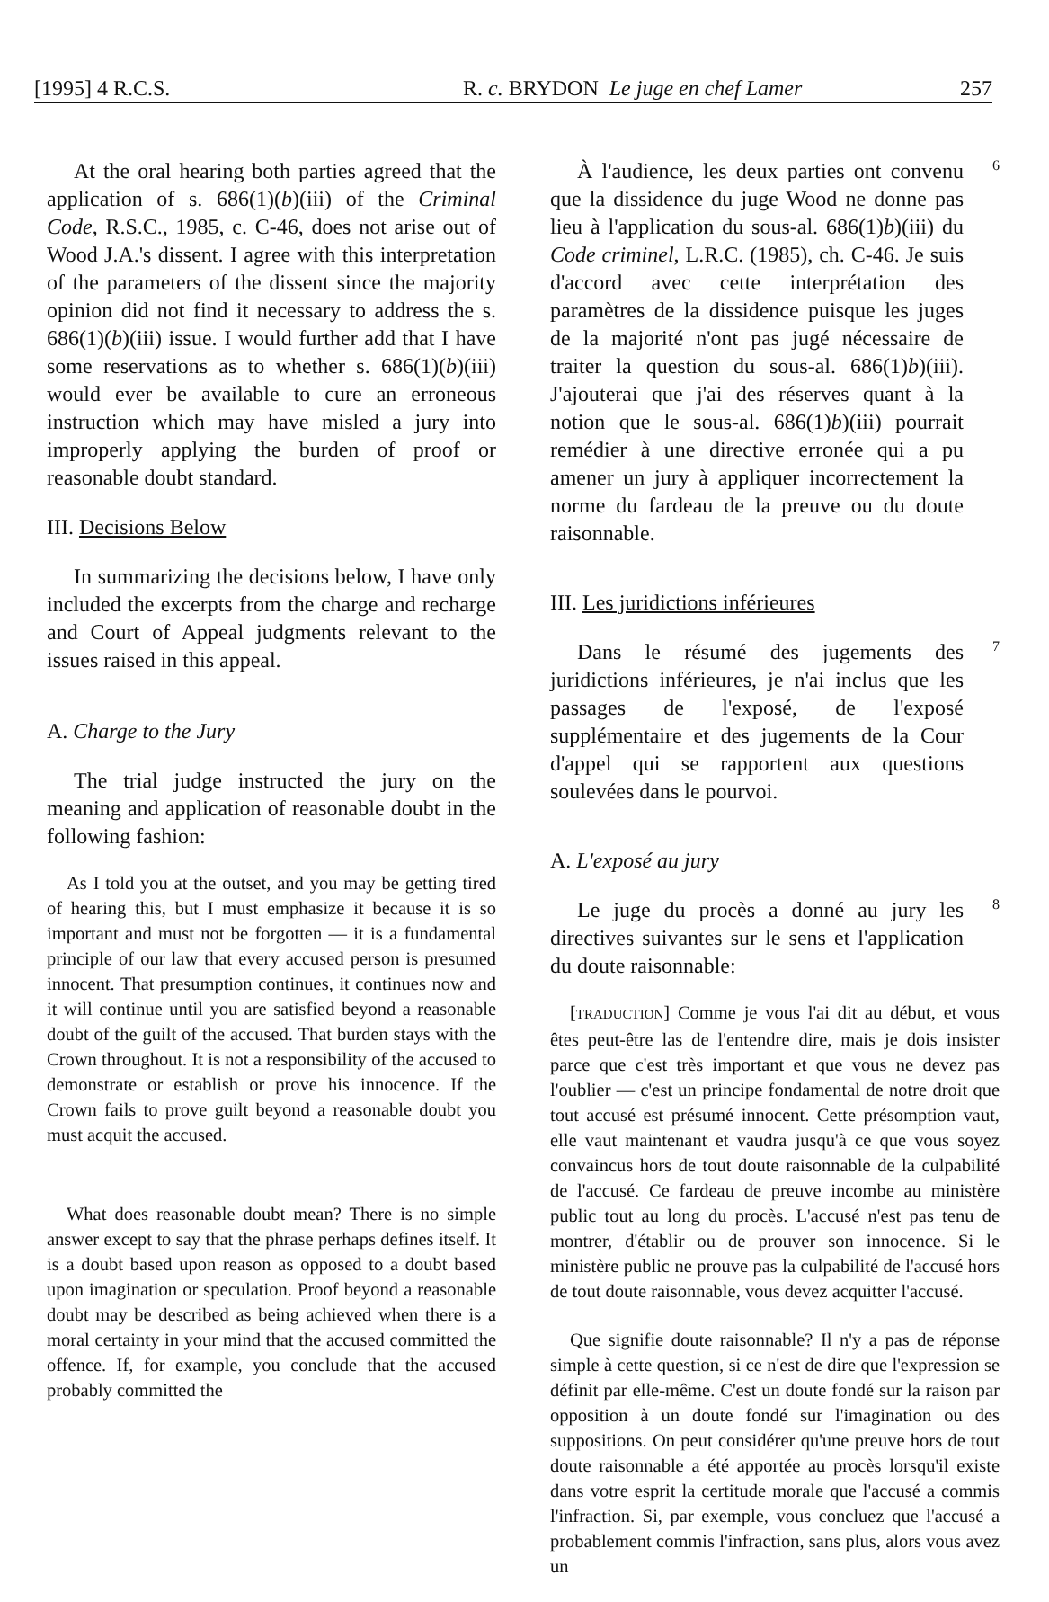[1995] 4 R.C.S. R. c. BRYDON Le juge en chef Lamer 257
At the oral hearing both parties agreed that the application of s. 686(1)(b)(iii) of the Criminal Code, R.S.C., 1985, c. C-46, does not arise out of Wood J.A.'s dissent. I agree with this interpretation of the parameters of the dissent since the majority opinion did not find it necessary to address the s. 686(1)(b)(iii) issue. I would further add that I have some reservations as to whether s. 686(1)(b)(iii) would ever be available to cure an erroneous instruction which may have misled a jury into improperly applying the burden of proof or reasonable doubt standard.
III. Decisions Below
In summarizing the decisions below, I have only included the excerpts from the charge and recharge and Court of Appeal judgments relevant to the issues raised in this appeal.
A. Charge to the Jury
The trial judge instructed the jury on the meaning and application of reasonable doubt in the following fashion:
As I told you at the outset, and you may be getting tired of hearing this, but I must emphasize it because it is so important and must not be forgotten — it is a fundamental principle of our law that every accused person is presumed innocent. That presumption continues, it continues now and it will continue until you are satisfied beyond a reasonable doubt of the guilt of the accused. That burden stays with the Crown throughout. It is not a responsibility of the accused to demonstrate or establish or prove his innocence. If the Crown fails to prove guilt beyond a reasonable doubt you must acquit the accused.
What does reasonable doubt mean? There is no simple answer except to say that the phrase perhaps defines itself. It is a doubt based upon reason as opposed to a doubt based upon imagination or speculation. Proof beyond a reasonable doubt may be described as being achieved when there is a moral certainty in your mind that the accused committed the offence. If, for example, you conclude that the accused probably committed the
À l'audience, les deux parties ont convenu que la dissidence du juge Wood ne donne pas lieu à l'application du sous-al. 686(1)b)(iii) du Code criminel, L.R.C. (1985), ch. C-46. Je suis d'accord avec cette interprétation des paramètres de la dissidence puisque les juges de la majorité n'ont pas jugé nécessaire de traiter la question du sous-al. 686(1)b)(iii). J'ajouterai que j'ai des réserves quant à la notion que le sous-al. 686(1)b)(iii) pourrait remédier à une directive erronée qui a pu amener un jury à appliquer incorrectement la norme du fardeau de la preuve ou du doute raisonnable.
6
III. Les juridictions inférieures
Dans le résumé des jugements des juridictions inférieures, je n'ai inclus que les passages de l'exposé, de l'exposé supplémentaire et des jugements de la Cour d'appel qui se rapportent aux questions soulevées dans le pourvoi.
7
A. L'exposé au jury
Le juge du procès a donné au jury les directives suivantes sur le sens et l'application du doute raisonnable:
8
[TRADUCTION] Comme je vous l'ai dit au début, et vous êtes peut-être las de l'entendre dire, mais je dois insister parce que c'est très important et que vous ne devez pas l'oublier — c'est un principe fondamental de notre droit que tout accusé est présumé innocent. Cette présomption vaut, elle vaut maintenant et vaudra jusqu'à ce que vous soyez convaincus hors de tout doute raisonnable de la culpabilité de l'accusé. Ce fardeau de preuve incombe au ministère public tout au long du procès. L'accusé n'est pas tenu de montrer, d'établir ou de prouver son innocence. Si le ministère public ne prouve pas la culpabilité de l'accusé hors de tout doute raisonnable, vous devez acquitter l'accusé.
Que signifie doute raisonnable? Il n'y a pas de réponse simple à cette question, si ce n'est de dire que l'expression se définit par elle-même. C'est un doute fondé sur la raison par opposition à un doute fondé sur l'imagination ou des suppositions. On peut considérer qu'une preuve hors de tout doute raisonnable a été apportée au procès lorsqu'il existe dans votre esprit la certitude morale que l'accusé a commis l'infraction. Si, par exemple, vous concluez que l'accusé a probablement commis l'infraction, sans plus, alors vous avez un